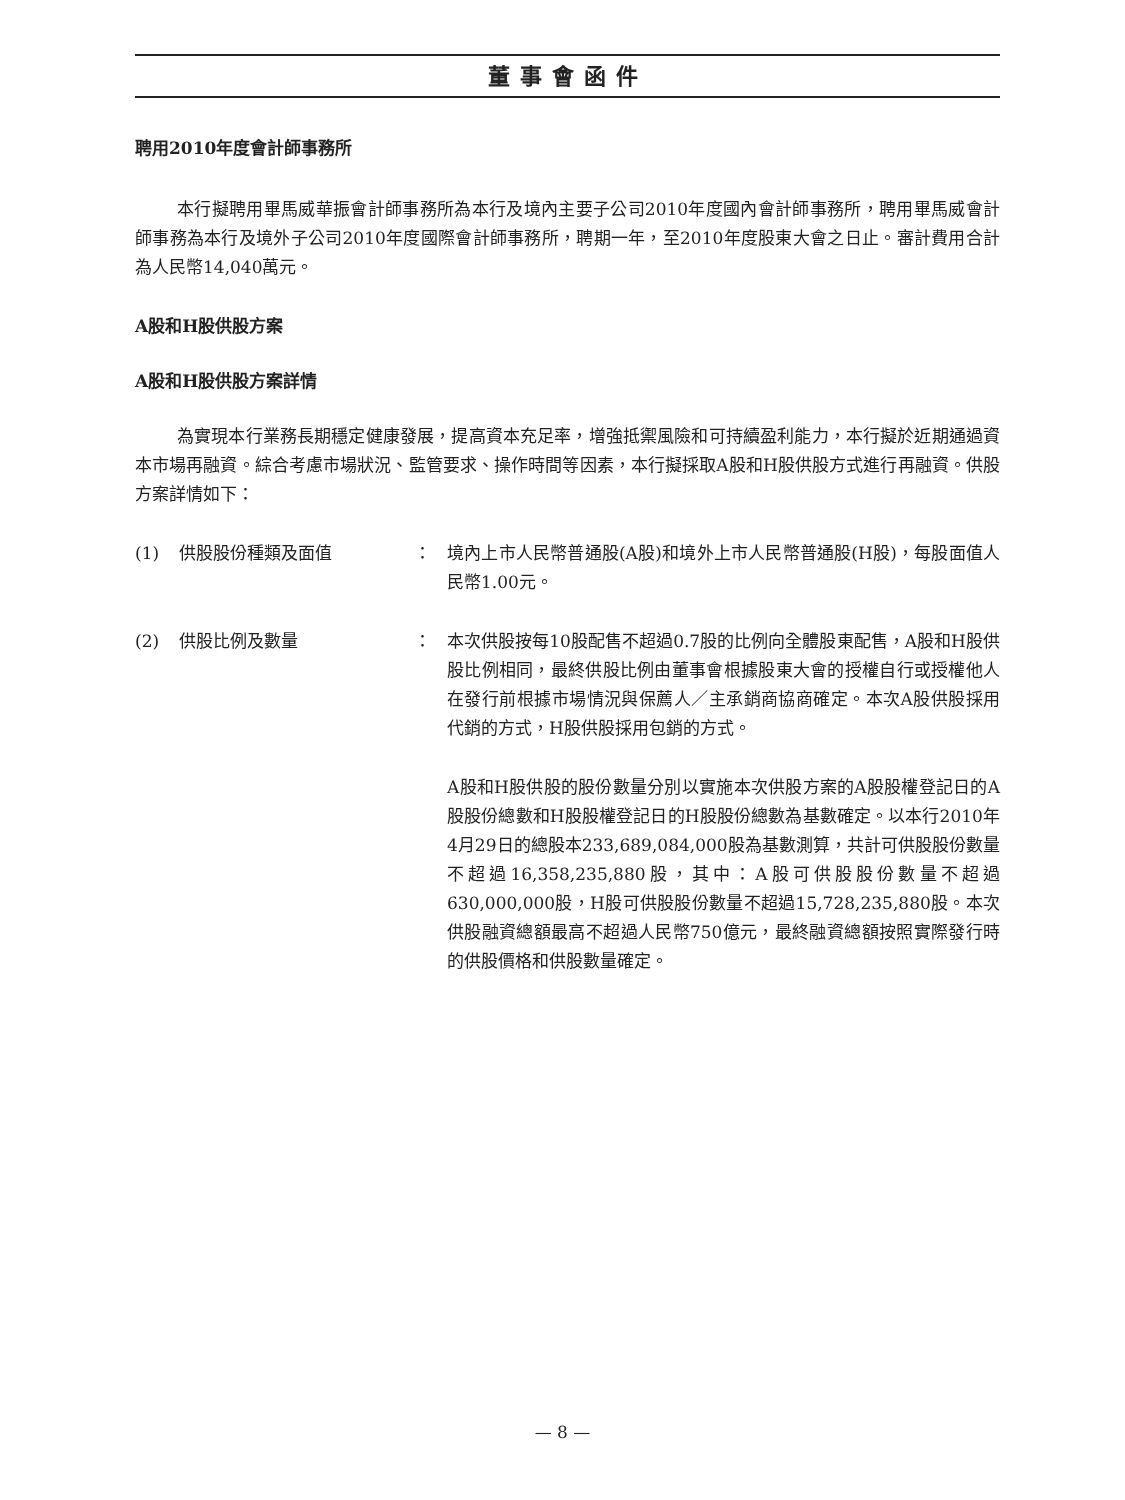董事會函件
聘用2010年度會計師事務所
本行擬聘用畢馬威華振會計師事務所為本行及境內主要子公司2010年度國內會計師事務所，聘用畢馬威會計師事務為本行及境外子公司2010年度國際會計師事務所，聘期一年，至2010年度股東大會之日止。審計費用合計為人民幣14,040萬元。
A股和H股供股方案
A股和H股供股方案詳情
為實現本行業務長期穩定健康發展，提高資本充足率，增強抵禦風險和可持續盈利能力，本行擬於近期通過資本市場再融資。綜合考慮市場狀況、監管要求、操作時間等因素，本行擬採取A股和H股供股方式進行再融資。供股方案詳情如下：
(1) 供股股份種類及面值 ： 境內上市人民幣普通股(A股)和境外上市人民幣普通股(H股)，每股面值人民幣1.00元。
(2) 供股比例及數量 ： 本次供股按每10股配售不超過0.7股的比例向全體股東配售，A股和H股供股比例相同，最終供股比例由董事會根據股東大會的授權自行或授權他人在發行前根據市場情況與保薦人／主承銷商協商確定。本次A股供股採用代銷的方式，H股供股採用包銷的方式。
A股和H股供股的股份數量分別以實施本次供股方案的A股股權登記日的A股股份總數和H股股權登記日的H股股份總數為基數確定。以本行2010年4月29日的總股本233,689,084,000股為基數測算，共計可供股股份數量不超過16,358,235,880股，其中：A股可供股股份數量不超過630,000,000股，H股可供股股份數量不超過15,728,235,880股。本次供股融資總額最高不超過人民幣750億元，最終融資總額按照實際發行時的供股價格和供股數量確定。
— 8 —